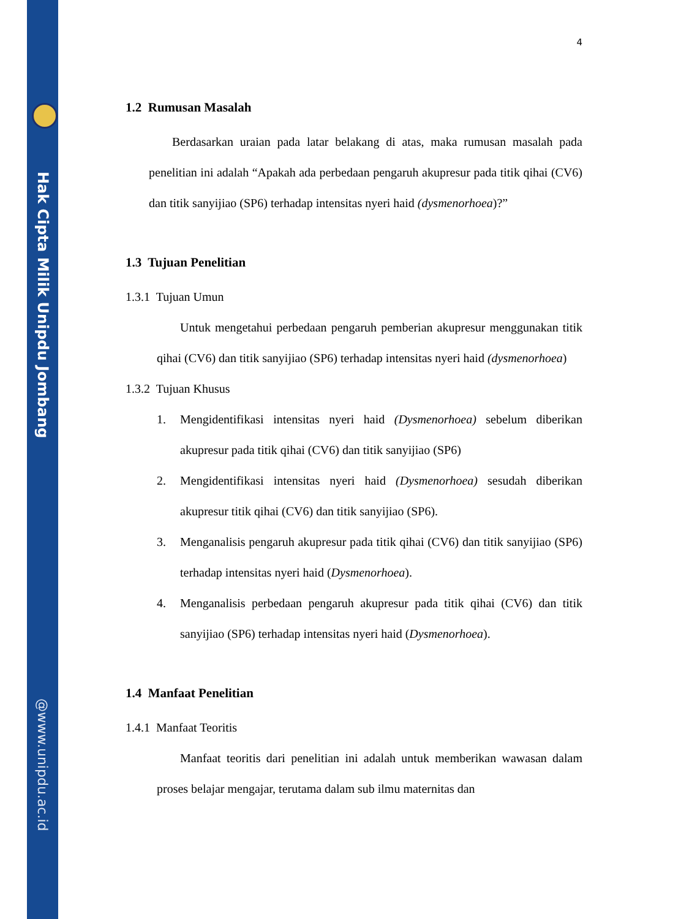Hak Cipta Milik Unipdu Jombang
@www.unipdu.ac.id
4
1.2 Rumusan Masalah
Berdasarkan uraian pada latar belakang di atas, maka rumusan masalah pada penelitian ini adalah “Apakah ada perbedaan pengaruh akupresur pada titik qihai (CV6) dan titik sanyijiao (SP6) terhadap intensitas nyeri haid (dysmenorhoea)?”
1.3 Tujuan Penelitian
1.3.1 Tujuan Umun
Untuk mengetahui perbedaan pengaruh pemberian akupresur menggunakan titik qihai (CV6) dan titik sanyijiao (SP6) terhadap intensitas nyeri haid (dysmenorhoea)
1.3.2 Tujuan Khusus
1. Mengidentifikasi intensitas nyeri haid (Dysmenorhoea) sebelum diberikan akupresur pada titik qihai (CV6) dan titik sanyijiao (SP6)
2. Mengidentifikasi intensitas nyeri haid (Dysmenorhoea) sesudah diberikan akupresur titik qihai (CV6) dan titik sanyijiao (SP6).
3. Menganalisis pengaruh akupresur pada titik qihai (CV6) dan titik sanyijiao (SP6) terhadap intensitas nyeri haid (Dysmenorhoea).
4. Menganalisis perbedaan pengaruh akupresur pada titik qihai (CV6) dan titik sanyijiao (SP6) terhadap intensitas nyeri haid (Dysmenorhoea).
1.4 Manfaat Penelitian
1.4.1 Manfaat Teoritis
Manfaat teoritis dari penelitian ini adalah untuk memberikan wawasan dalam proses belajar mengajar, terutama dalam sub ilmu maternitas dan